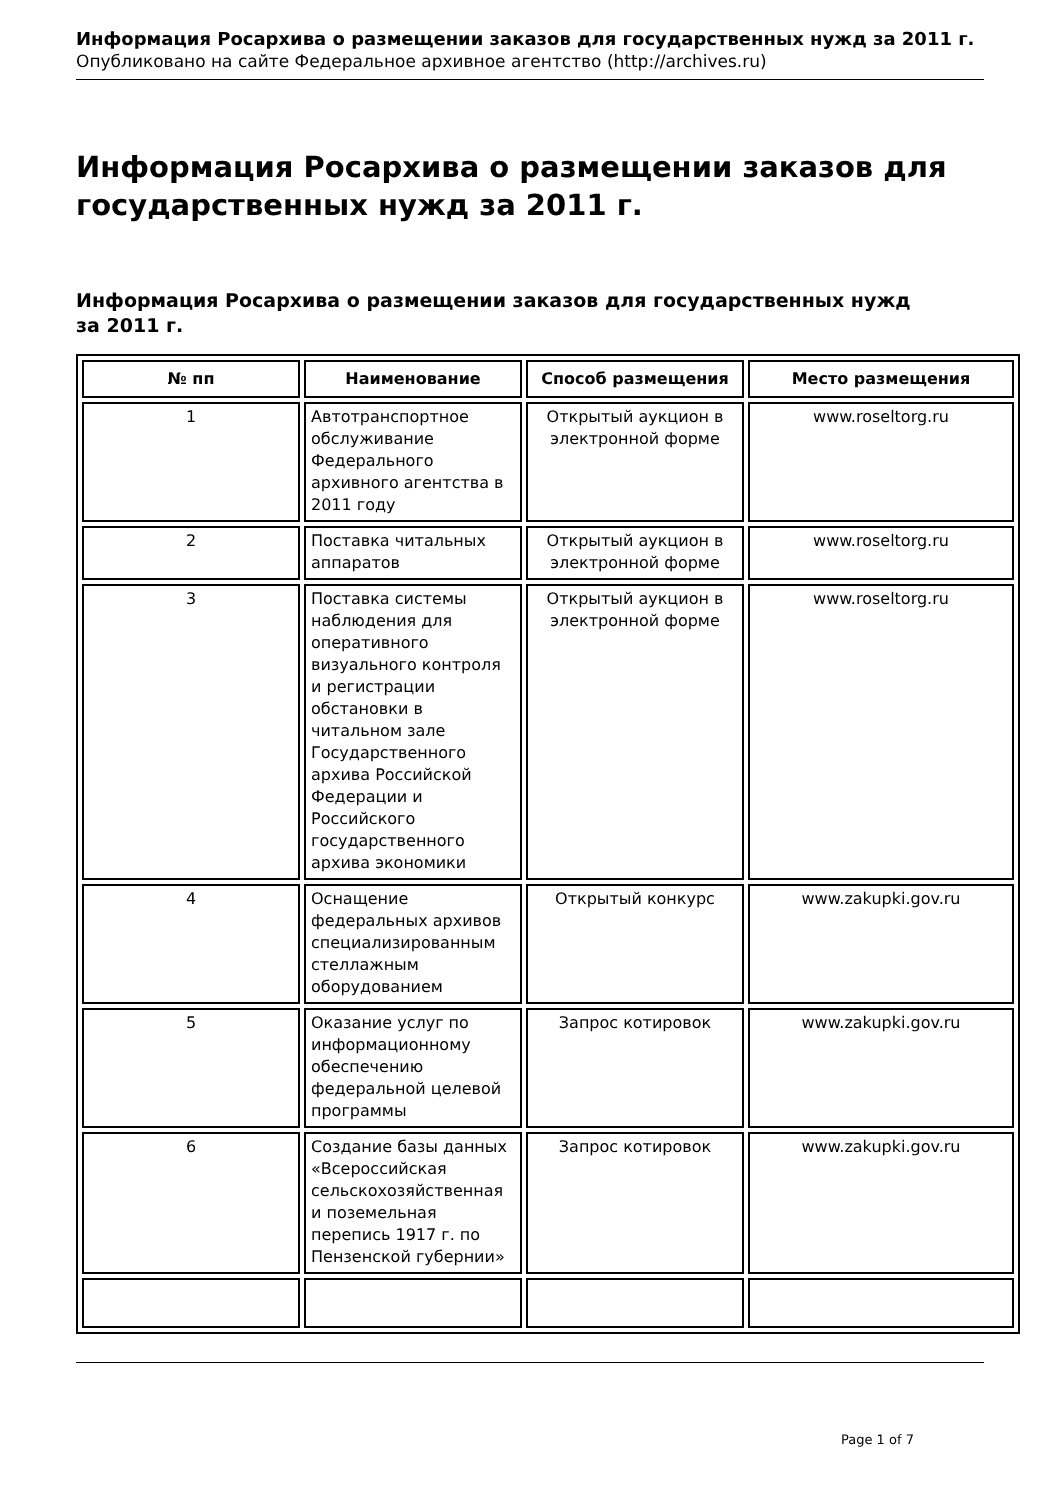Информация Росархива о размещении заказов для государственных нужд за 2011 г.
Опубликовано на сайте Федеральное архивное агентство (http://archives.ru)
Информация Росархива о размещении заказов для государственных нужд за 2011 г.
Информация Росархива о размещении заказов для государственных нужд
за 2011 г.
| № пп | Наименование | Способ размещения | Место размещения |
| --- | --- | --- | --- |
| 1 | Автотранспортное обслуживание Федерального архивного агентства в 2011 году | Открытый аукцион в электронной форме | www.roseltorg.ru |
| 2 | Поставка читальных аппаратов | Открытый аукцион в электронной форме | www.roseltorg.ru |
| 3 | Поставка системы наблюдения для оперативного визуального контроля и регистрации обстановки в читальном зале Государственного архива Российской Федерации и Российского государственного архива экономики | Открытый аукцион в электронной форме | www.roseltorg.ru |
| 4 | Оснащение федеральных архивов специализированным стеллажным оборудованием | Открытый конкурс | www.zakupki.gov.ru |
| 5 | Оказание услуг по информационному обеспечению федеральной целевой программы | Запрос котировок | www.zakupki.gov.ru |
| 6 | Создание базы данных «Всероссийская сельскохозяйственная и поземельная перепись 1917 г. по Пензенской губернии» | Запрос котировок | www.zakupki.gov.ru |
Page 1 of 7